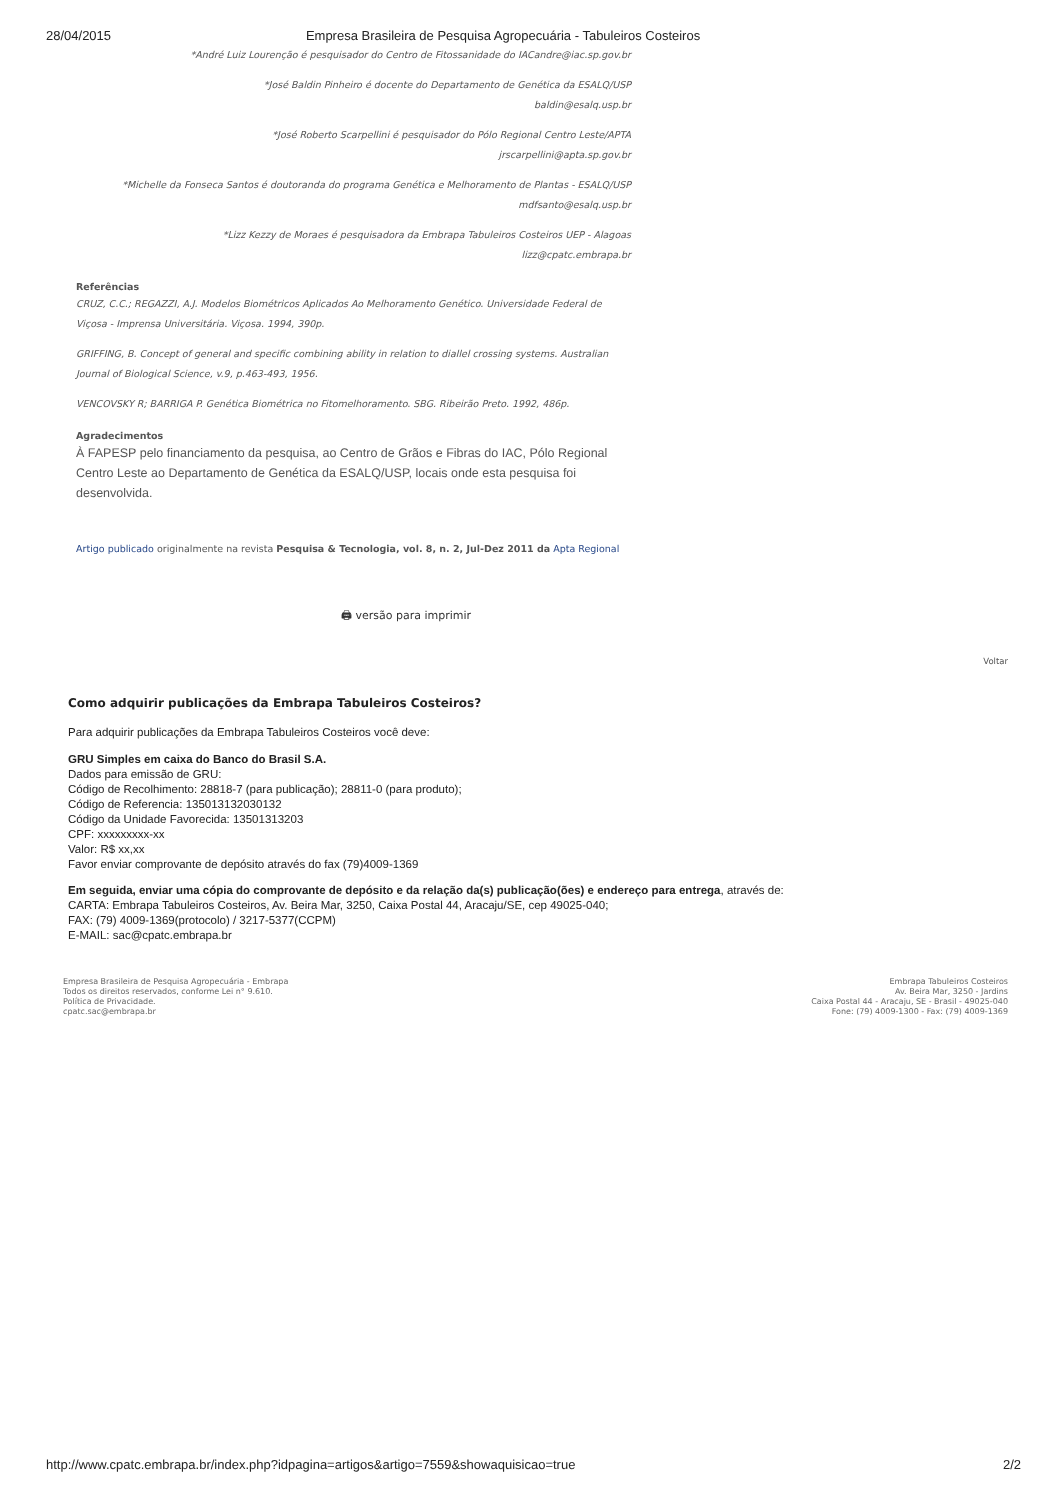28/04/2015 Empresa Brasileira de Pesquisa Agropecuária - Tabuleiros Costeiros
*André Luiz Lourenção é pesquisador do Centro de Fitossanidade do IACandre@iac.sp.gov.br
*José Baldin Pinheiro é docente do Departamento de Genética da ESALQ/USP
baldin@esalq.usp.br
*José Roberto Scarpellini é pesquisador do Pólo Regional Centro Leste/APTA
jrscarpellini@apta.sp.gov.br
*Michelle da Fonseca Santos é doutoranda do programa Genética e Melhoramento de Plantas - ESALQ/USP
mdfsanto@esalq.usp.br
*Lizz Kezzy de Moraes é pesquisadora da Embrapa Tabuleiros Costeiros UEP - Alagoas
lizz@cpatc.embrapa.br
Referências
CRUZ, C.C.; REGAZZI, A.J. Modelos Biométricos Aplicados Ao Melhoramento Genético. Universidade Federal de Viçosa - Imprensa Universitária. Viçosa. 1994, 390p.
GRIFFING, B. Concept of general and specific combining ability in relation to diallel crossing systems. Australian Journal of Biological Science, v.9, p.463-493, 1956.
VENCOVSKY R; BARRIGA P. Genética Biométrica no Fitomelhoramento. SBG. Ribeirão Preto. 1992, 486p.
Agradecimentos
À FAPESP pelo financiamento da pesquisa, ao Centro de Grãos e Fibras do IAC, Pólo Regional Centro Leste ao Departamento de Genética da ESALQ/USP, locais onde esta pesquisa foi desenvolvida.
Artigo publicado originalmente na revista Pesquisa & Tecnologia, vol. 8, n. 2, Jul-Dez 2011 da Apta Regional
🖨 versão para imprimir
Voltar
Como adquirir publicações da Embrapa Tabuleiros Costeiros?
Para adquirir publicações da Embrapa Tabuleiros Costeiros você deve:
GRU Simples em caixa do Banco do Brasil S.A.
Dados para emissão de GRU:
Código de Recolhimento: 28818-7 (para publicação); 28811-0 (para produto);
Código de Referencia: 135013132030132
Código da Unidade Favorecida: 13501313203
CPF: xxxxxxxxx-xx
Valor: R$ xx,xx
Favor enviar comprovante de depósito através do fax (79)4009-1369
Em seguida, enviar uma cópia do comprovante de depósito e da relação da(s) publicação(ões) e endereço para entrega, através de:
CARTA: Embrapa Tabuleiros Costeiros, Av. Beira Mar, 3250, Caixa Postal 44, Aracaju/SE, cep 49025-040;
FAX: (79) 4009-1369(protocolo) / 3217-5377(CCPM)
E-MAIL: sac@cpatc.embrapa.br
Empresa Brasileira de Pesquisa Agropecuária - Embrapa
Todos os direitos reservados, conforme Lei n° 9.610.
Política de Privacidade.
cpatc.sac@embrapa.br
Embrapa Tabuleiros Costeiros
Av. Beira Mar, 3250 - Jardins
Caixa Postal 44 - Aracaju, SE - Brasil - 49025-040
Fone: (79) 4009-1300 - Fax: (79) 4009-1369
http://www.cpatc.embrapa.br/index.php?idpagina=artigos&artigo=7559&showaquisicao=true 2/2